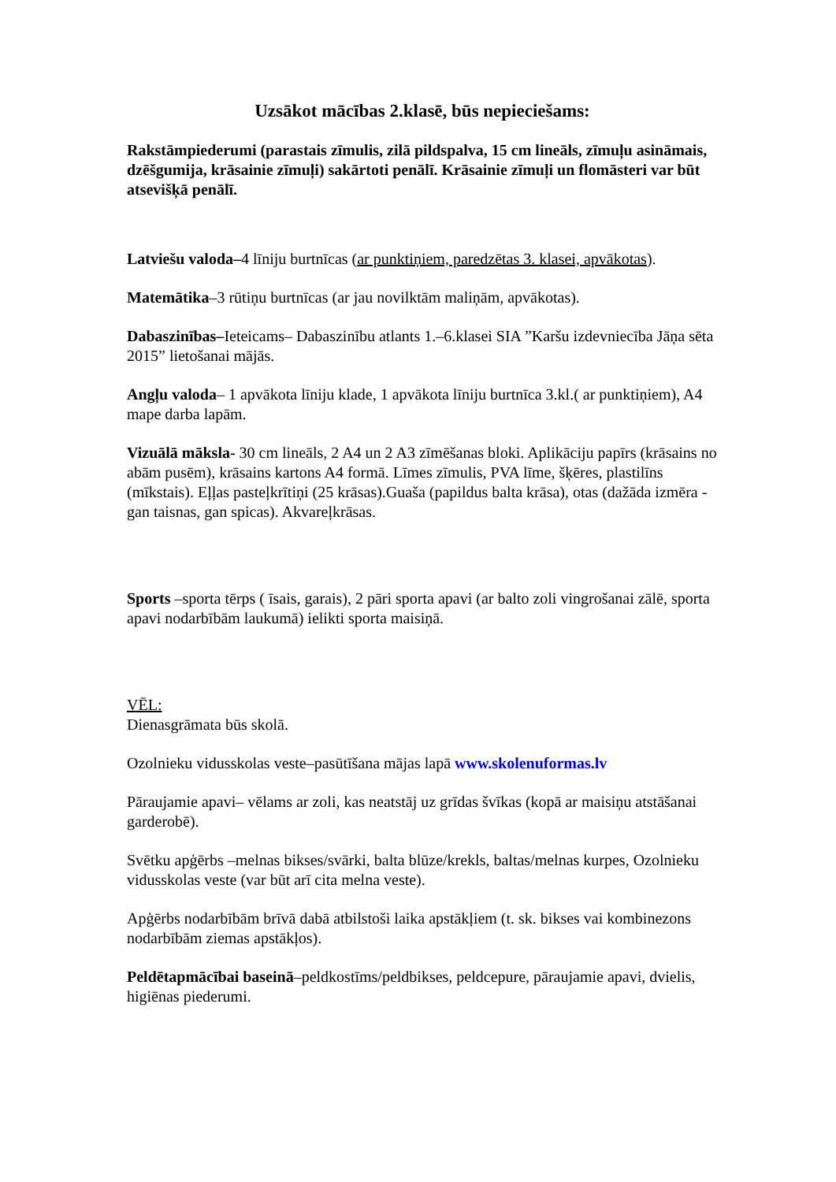Uzsākot mācības 2.klasē, būs nepieciešams:
Rakstāmpiederumi (parastais zīmulis, zilā pildspalva, 15 cm lineāls, zīmuļu asināmais, dzēšgumija, krāsainie zīmuļi) sakārtoti penālī. Krāsainie zīmuļi un flomāsteri var būt atsevišķā penālī.
Latviešu valoda–4 līniju burtnīcas (ar punktiņiem, paredzētas 3. klasei, apvākotas).
Matemātika–3 rūtiņu burtnīcas (ar jau novilktām maliņām, apvākotas).
Dabaszinības–Ieteicams– Dabaszinību atlants 1.–6.klasei SIA ”Karšu izdevniecība Jāņa sēta 2015” lietošanai mājās.
Angļu valoda– 1 apvākota līniju klade, 1 apvākota līniju burtnīca 3.kl.( ar punktiņiem), A4 mape darba lapām.
Vizuālā māksla- 30 cm lineāls, 2 A4 un 2 A3 zīmēšanas bloki. Aplikāciju papīrs (krāsains no abām pusēm), krāsains kartons A4 formā. Līmes zīmulis, PVA līme, šķēres, plastilīns (mīkstais). Eļļas pasteļkrītiņi (25 krāsas).Guaša (papildus balta krāsa), otas (dažāda izmēra - gan taisnas, gan spicas). Akvareļkrāsas.
Sports –sporta tērps ( īsais, garais), 2 pāri sporta apavi (ar balto zoli vingrošanai zālē, sporta apavi nodarbībām laukumā) ielikti sporta maisiņā.
VĒL:
Dienasgrāmata būs skolā.
Ozolnieku vidusskolas veste–pasūtīšana mājas lapā www.skolenuformas.lv
Pāraujamie apavi– vēlams ar zoli, kas neatstāj uz grīdas švīkas (kopā ar maisiņu atstāšanai garderobē).
Svētku apģērbs –melnas bikses/svārki, balta blūze/krekls, baltas/melnas kurpes, Ozolnieku vidusskolas veste (var būt arī cita melna veste).
Apģērbs nodarbībām brīvā dabā atbilstoši laika apstākļiem (t. sk. bikses vai kombinezons nodarbībām ziemas apstākļos).
Peldētapmācībai baseinā–peldkostīms/peldbikses, peldcepure, pāraujamie apavi, dvielis, higiēnas piederumi.